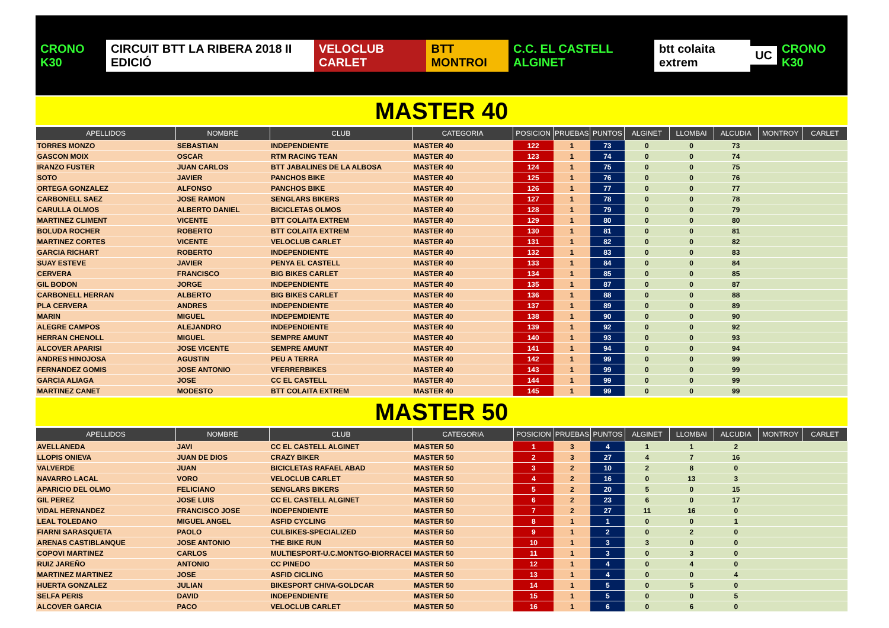CRONO K30
CIRCUIT BTT LA RIBERA 2018 II EDICIÓ
VELOCLUB CARLET BTT MONTROI C.C. EL CASTELL ALGINET btt colaita extrem UC CRONO K30
MASTER 40
| APELLIDOS | NOMBRE | CLUB | CATEGORIA | POSICION | PRUEBAS | PUNTOS | ALGINET | LLOMBAI | ALCUDIA | MONTROY | CARLET |
| --- | --- | --- | --- | --- | --- | --- | --- | --- | --- | --- | --- |
| TORRES MONZO | SEBASTIAN | INDEPENDIENTE | MASTER 40 | 122 | 1 | 73 | 0 | 0 | 73 | | |
| GASCON MOIX | OSCAR | RTM RACING TEAN | MASTER 40 | 123 | 1 | 74 | 0 | 0 | 74 | | |
| IRANZO FUSTER | JUAN CARLOS | BTT JABALINES DE LA ALBOSA | MASTER 40 | 124 | 1 | 75 | 0 | 0 | 75 | | |
| SOTO | JAVIER | PANCHOS BIKE | MASTER 40 | 125 | 1 | 76 | 0 | 0 | 76 | | |
| ORTEGA GONZALEZ | ALFONSO | PANCHOS BIKE | MASTER 40 | 126 | 1 | 77 | 0 | 0 | 77 | | |
| CARBONELL SAEZ | JOSE RAMON | SENGLARS BIKERS | MASTER 40 | 127 | 1 | 78 | 0 | 0 | 78 | | |
| CARULLA OLMOS | ALBERTO DANIEL | BICICLETAS OLMOS | MASTER 40 | 128 | 1 | 79 | 0 | 0 | 79 | | |
| MARTINEZ CLIMENT | VICENTE | BTT COLAITA EXTREM | MASTER 40 | 129 | 1 | 80 | 0 | 0 | 80 | | |
| BOLUDA ROCHER | ROBERTO | BTT COLAITA EXTREM | MASTER 40 | 130 | 1 | 81 | 0 | 0 | 81 | | |
| MARTINEZ CORTES | VICENTE | VELOCLUB CARLET | MASTER 40 | 131 | 1 | 82 | 0 | 0 | 82 | | |
| GARCIA RICHART | ROBERTO | INDEPENDIENTE | MASTER 40 | 132 | 1 | 83 | 0 | 0 | 83 | | |
| SUAY ESTEVE | JAVIER | PENYA EL CASTELL | MASTER 40 | 133 | 1 | 84 | 0 | 0 | 84 | | |
| CERVERA | FRANCISCO | BIG BIKES CARLET | MASTER 40 | 134 | 1 | 85 | 0 | 0 | 85 | | |
| GIL BODON | JORGE | INDEPENDIENTE | MASTER 40 | 135 | 1 | 87 | 0 | 0 | 87 | | |
| CARBONELL HERRAN | ALBERTO | BIG BIKES CARLET | MASTER 40 | 136 | 1 | 88 | 0 | 0 | 88 | | |
| PLA CERVERA | ANDRES | INDEPENDIENTE | MASTER 40 | 137 | 1 | 89 | 0 | 0 | 89 | | |
| MARIN | MIGUEL | INDEPEMDIENTE | MASTER 40 | 138 | 1 | 90 | 0 | 0 | 90 | | |
| ALEGRE CAMPOS | ALEJANDRO | INDEPENDIENTE | MASTER 40 | 139 | 1 | 92 | 0 | 0 | 92 | | |
| HERRAN CHENOLL | MIGUEL | SEMPRE AMUNT | MASTER 40 | 140 | 1 | 93 | 0 | 0 | 93 | | |
| ALCOVER APARISI | JOSE VICENTE | SEMPRE AMUNT | MASTER 40 | 141 | 1 | 94 | 0 | 0 | 94 | | |
| ANDRES HINOJOSA | AGUSTIN | PEU A TERRA | MASTER 40 | 142 | 1 | 99 | 0 | 0 | 99 | | |
| FERNANDEZ GOMIS | JOSE ANTONIO | VFERRERBIKES | MASTER 40 | 143 | 1 | 99 | 0 | 0 | 99 | | |
| GARCIA ALIAGA | JOSE | CC EL CASTELL | MASTER 40 | 144 | 1 | 99 | 0 | 0 | 99 | | |
| MARTINEZ CANET | MODESTO | BTT COLAITA EXTREM | MASTER 40 | 145 | 1 | 99 | 0 | 0 | 99 | | |
MASTER 50
| APELLIDOS | NOMBRE | CLUB | CATEGORIA | POSICION | PRUEBAS | PUNTOS | ALGINET | LLOMBAI | ALCUDIA | MONTROY | CARLET |
| --- | --- | --- | --- | --- | --- | --- | --- | --- | --- | --- | --- |
| AVELLANEDA | JAVI | CC EL CASTELL ALGINET | MASTER 50 | 1 | 3 | 4 | 1 | 1 | 2 | | |
| LLOPIS ONIEVA | JUAN DE DIOS | CRAZY BIKER | MASTER 50 | 2 | 3 | 27 | 4 | 7 | 16 | | |
| VALVERDE | JUAN | BICICLETAS RAFAEL ABAD | MASTER 50 | 3 | 2 | 10 | 2 | 8 | 0 | | |
| NAVARRO LACAL | VORO | VELOCLUB CARLET | MASTER 50 | 4 | 2 | 16 | 0 | 13 | 3 | | |
| APARICIO DEL OLMO | FELICIANO | SENGLARS BIKERS | MASTER 50 | 5 | 2 | 20 | 5 | 0 | 15 | | |
| GIL PEREZ | JOSE LUIS | CC EL CASTELL ALGINET | MASTER 50 | 6 | 2 | 23 | 6 | 0 | 17 | | |
| VIDAL HERNANDEZ | FRANCISCO JOSE | INDEPENDIENTE | MASTER 50 | 7 | 2 | 27 | 11 | 16 | 0 | | |
| LEAL TOLEDANO | MIGUEL ANGEL | ASFID CYCLING | MASTER 50 | 8 | 1 | 1 | 0 | 0 | 1 | | |
| FIARNI SARASQUETA | PAOLO | CULBIKES-SPECIALIZED | MASTER 50 | 9 | 1 | 2 | 0 | 2 | 0 | | |
| ARENAS CASTIBLANQUE | JOSE ANTONIO | THE BIKE RUN | MASTER 50 | 10 | 1 | 3 | 3 | 0 | 0 | | |
| COPOVI MARTINEZ | CARLOS | MULTIESPORT-U.C.MONTGO-BIORRACEI | MASTER 50 | 11 | 1 | 3 | 0 | 3 | 0 | | |
| RUIZ JAREÑO | ANTONIO | CC PINEDO | MASTER 50 | 12 | 1 | 4 | 0 | 4 | 0 | | |
| MARTINEZ MARTINEZ | JOSE | ASFID CICLING | MASTER 50 | 13 | 1 | 4 | 0 | 0 | 4 | | |
| HUERTA GONZALEZ | JULIAN | BIKESPORT CHIVA-GOLDCAR | MASTER 50 | 14 | 1 | 5 | 0 | 5 | 0 | | |
| SELFA PERIS | DAVID | INDEPENDIENTE | MASTER 50 | 15 | 1 | 5 | 0 | 0 | 5 | | |
| ALCOVER GARCIA | PACO | VELOCLUB CARLET | MASTER 50 | 16 | 1 | 6 | 0 | 6 | 0 | | |